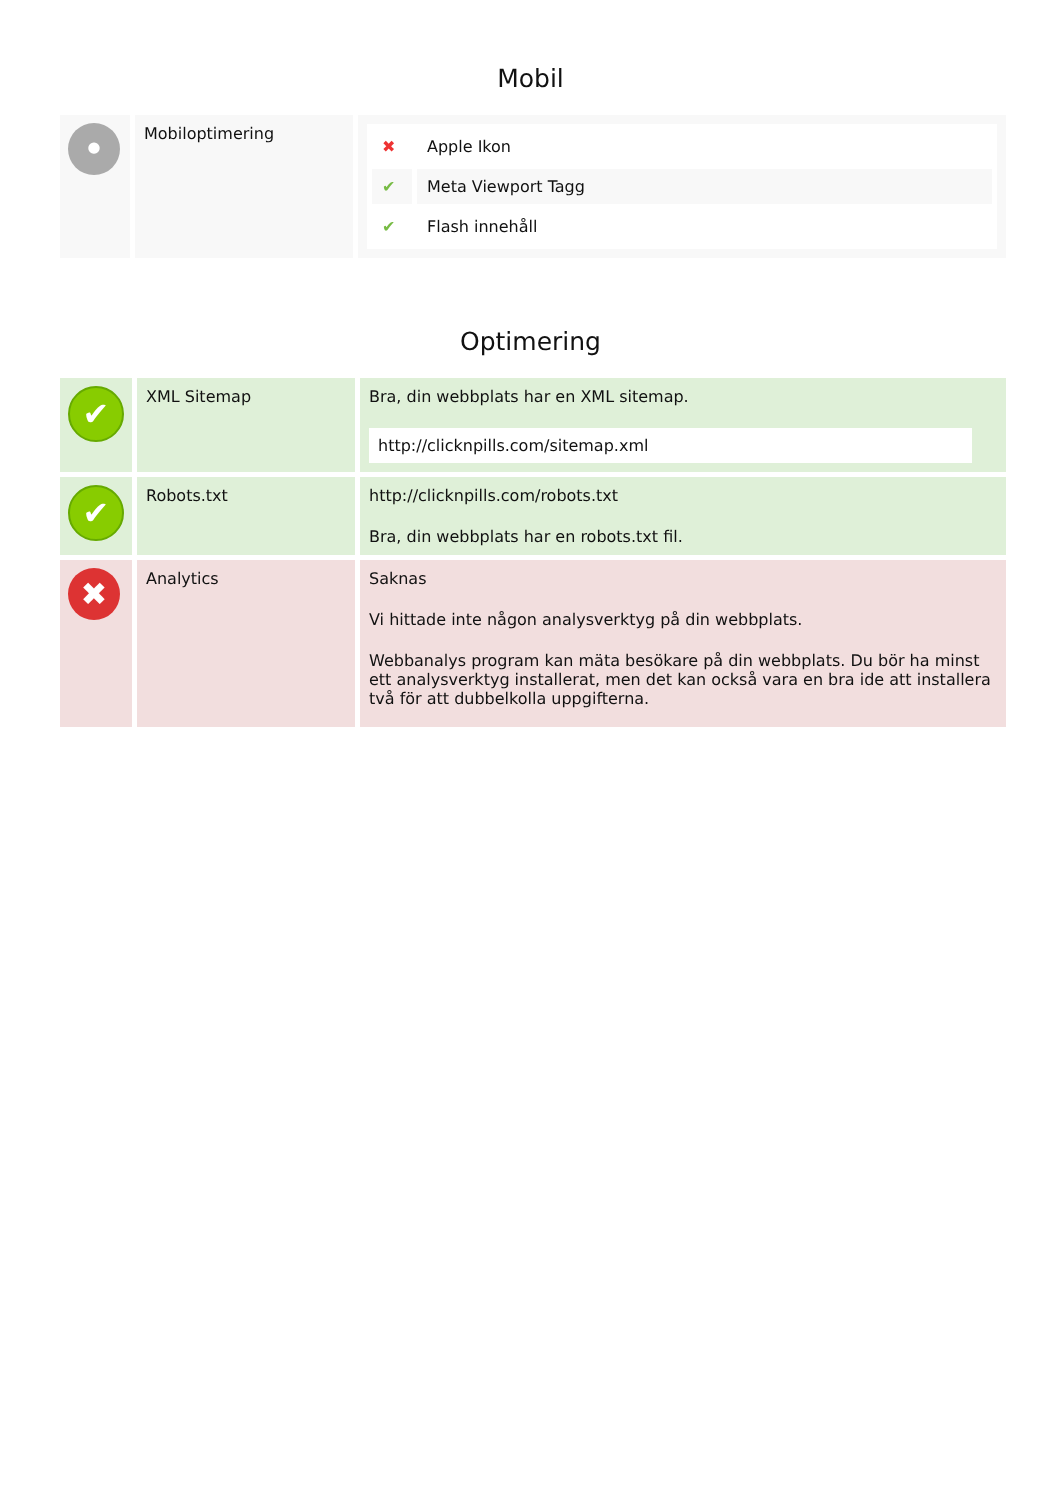Mobil
| • | Mobiloptimering | / ✖ / Apple Ikon / / ✔ / Meta Viewport Tagg / / ✔ / Flash innehåll / |
Optimering
| ✔ | XML Sitemap | Bra, din webbplats har en XML sitemap. http://clicknpills.com/sitemap.xml |
| ✔ | Robots.txt | http://clicknpills.com/robots.txt Bra, din webbplats har en robots.txt fil. |
| ✖ | Analytics | Saknas Vi hittade inte någon analysverktyg på din webbplats. Webbanalys program kan mäta besökare på din webbplats. Du bör ha minst ett analysverktyg installerat, men det kan också vara en bra ide att installera två för att dubbelkolla uppgifterna. |